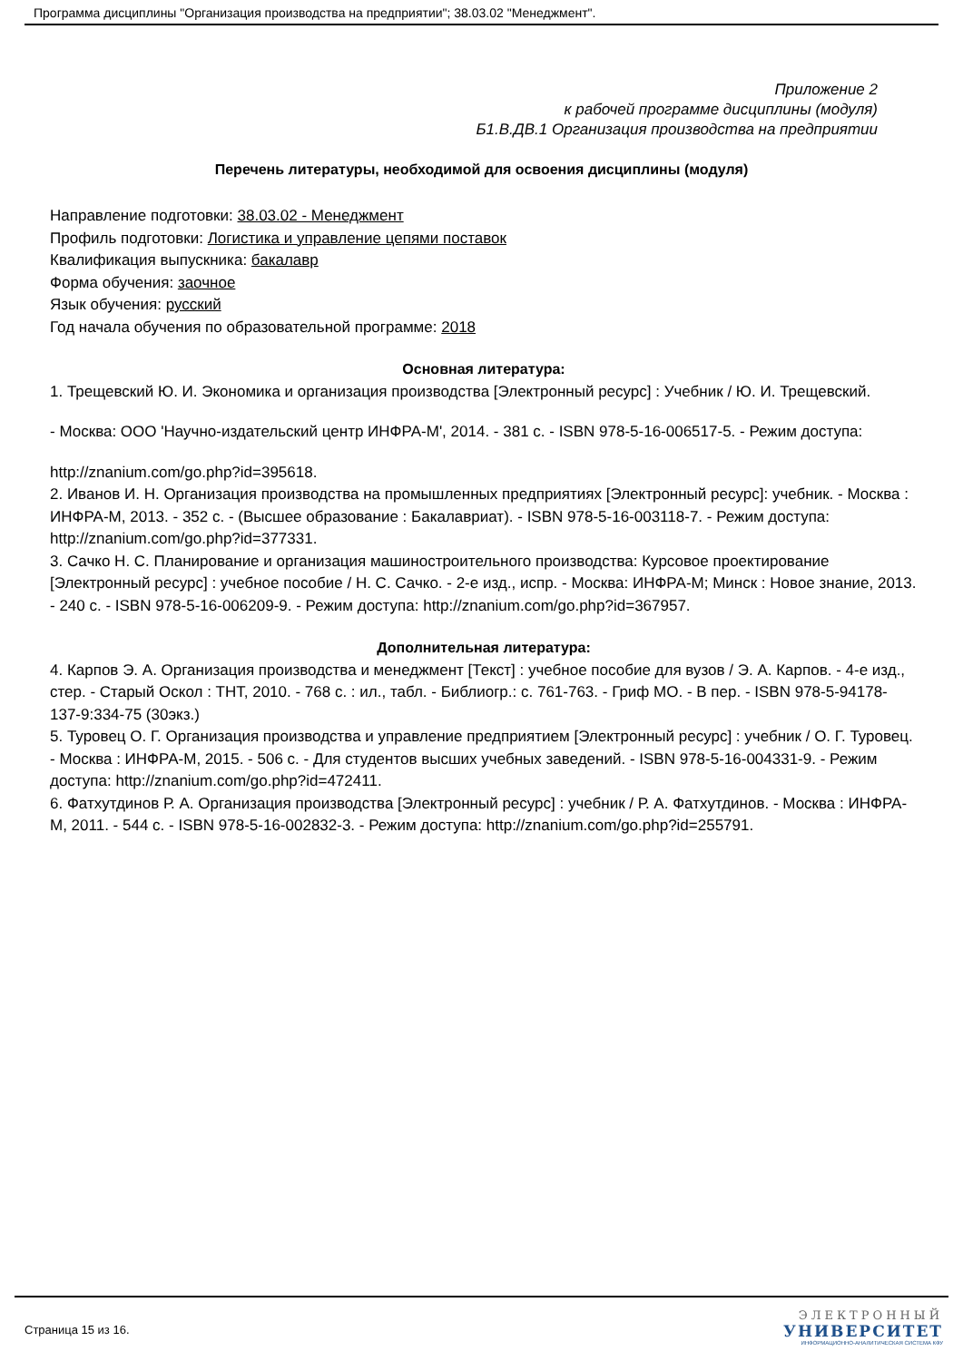Программа дисциплины "Организация производства на предприятии"; 38.03.02 "Менеджмент".
Приложение 2
к рабочей программе дисциплины (модуля)
Б1.В.ДВ.1 Организация производства на предприятии
Перечень литературы, необходимой для освоения дисциплины (модуля)
Направление подготовки: 38.03.02 - Менеджмент
Профиль подготовки: Логистика и управление цепями поставок
Квалификация выпускника: бакалавр
Форма обучения: заочное
Язык обучения: русский
Год начала обучения по образовательной программе: 2018
Основная литература:
1. Трещевский Ю. И. Экономика и организация производства [Электронный ресурс] : Учебник / Ю. И. Трещевский.
- Москва: ООО 'Научно-издательский центр ИНФРА-М', 2014. - 381 с. - ISBN 978-5-16-006517-5. - Режим доступа:
http://znanium.com/go.php?id=395618.
2. Иванов И. Н. Организация производства на промышленных предприятиях [Электронный ресурс]: учебник. - Москва : ИНФРА-М, 2013. - 352 с. - (Высшее образование : Бакалавриат). - ISBN 978-5-16-003118-7. - Режим доступа: http://znanium.com/go.php?id=377331.
3. Сачко Н. С. Планирование и организация машиностроительного производства: Курсовое проектирование [Электронный ресурс] : учебное пособие / Н. С. Сачко. - 2-е изд., испр. - Москва: ИНФРА-М; Минск : Новое знание, 2013. - 240 с. - ISBN 978-5-16-006209-9. - Режим доступа: http://znanium.com/go.php?id=367957.
Дополнительная литература:
4. Карпов Э. А. Организация производства и менеджмент [Текст] : учебное пособие для вузов / Э. А. Карпов. - 4-е изд., стер. - Старый Оскол : ТНТ, 2010. - 768 с. : ил., табл. - Библиогр.: с. 761-763. - Гриф МО. - В пер. - ISBN 978-5-94178-137-9:334-75 (30экз.)
5. Туровец О. Г. Организация производства и управление предприятием [Электронный ресурс] : учебник / О. Г. Туровец. - Москва : ИНФРА-М, 2015. - 506 с. - Для студентов высших учебных заведений. - ISBN 978-5-16-004331-9. - Режим доступа: http://znanium.com/go.php?id=472411.
6. Фатхутдинов Р. А. Организация производства [Электронный ресурс] : учебник / Р. А. Фатхутдинов. - Москва : ИНФРА-М, 2011. - 544 с. - ISBN 978-5-16-002832-3. - Режим доступа: http://znanium.com/go.php?id=255791.
Страница 15 из 16.
ЭЛЕКТРОННЫЙ
УНИВЕРСИТЕТ
ИНФОРМАЦИОННО-АНАЛИТИЧЕСКАЯ СИСТЕМА КФУ